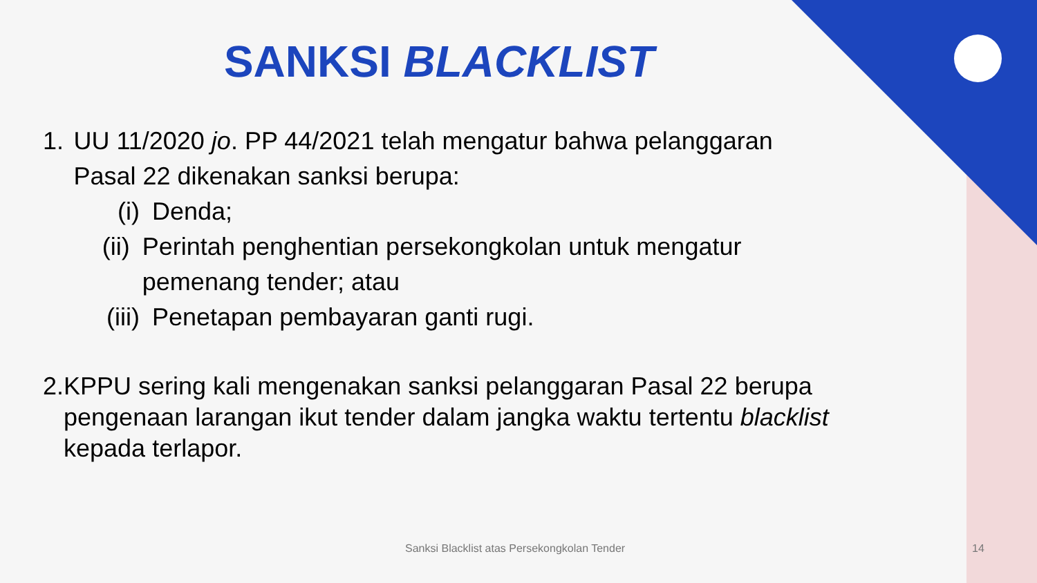SANKSI BLACKLIST
1. UU 11/2020 jo. PP 44/2021 telah mengatur bahwa pelanggaran Pasal 22 dikenakan sanksi berupa:
(i) Denda;
(ii) Perintah penghentian persekongkolan untuk mengatur pemenang tender; atau
(iii) Penetapan pembayaran ganti rugi.
2. KPPU sering kali mengenakan sanksi pelanggaran Pasal 22 berupa pengenaan larangan ikut tender dalam jangka waktu tertentu blacklist kepada terlapor.
Sanksi Blacklist atas Persekongkolan Tender
14